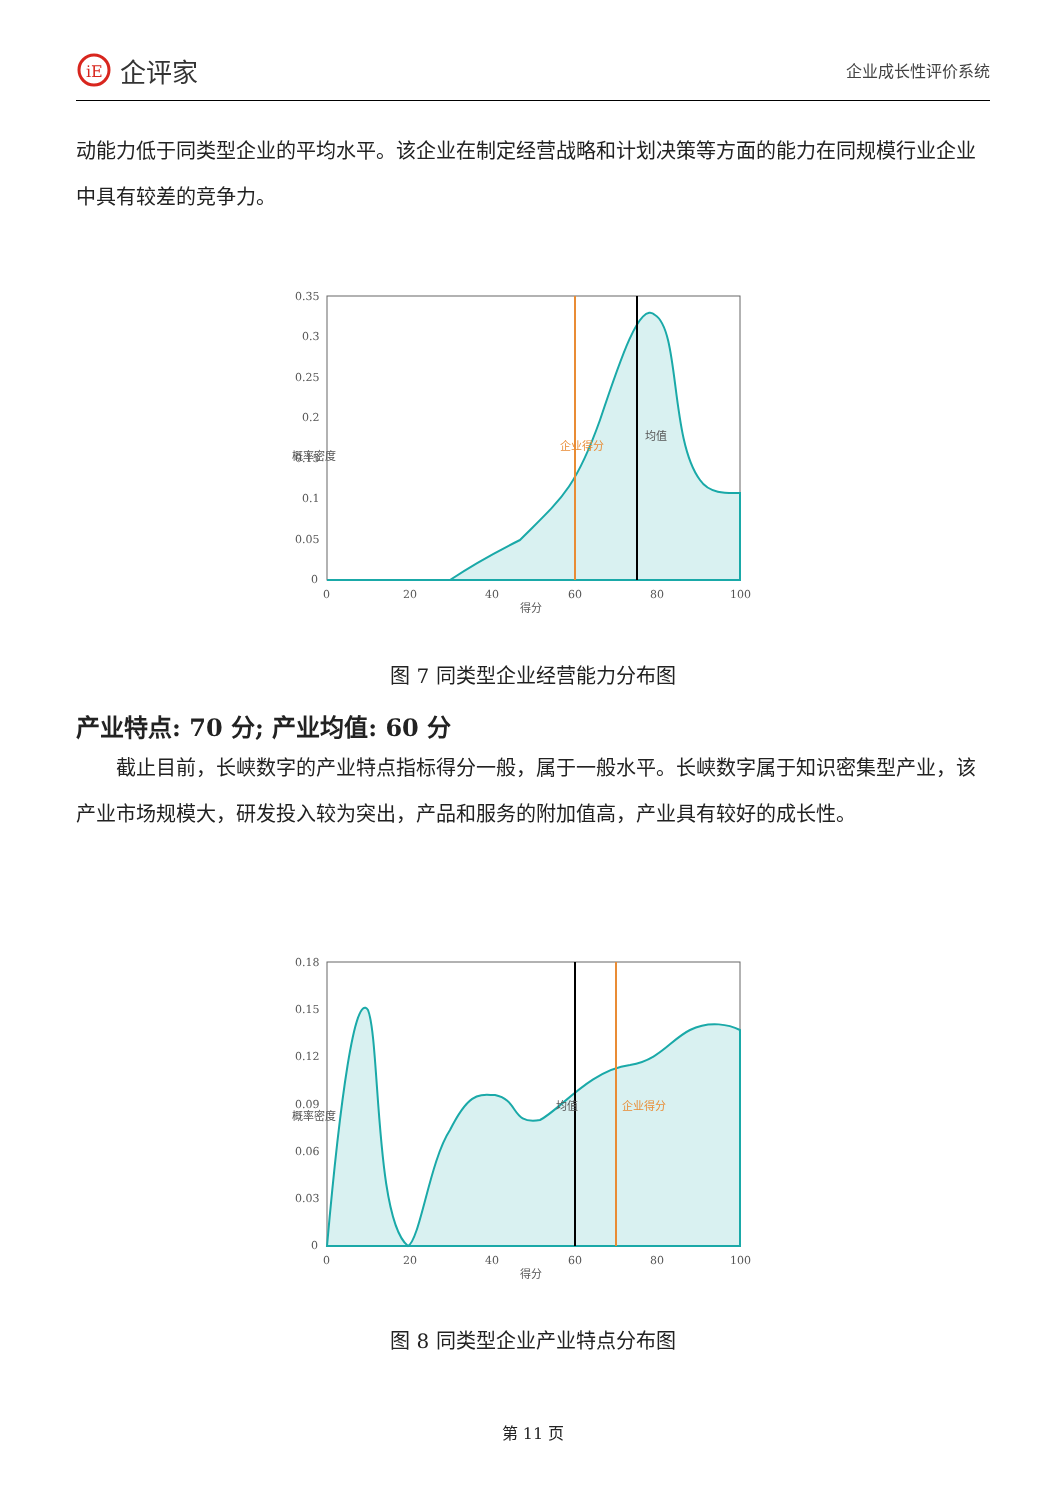iE
企评家
企业成长性评价系统
动能力低于同类型企业的平均水平。该企业在制定经营战略和计划决策等方面的能力在同规模行业企业中具有较差的竞争力。
0.35
0.3
0.25
0.2
0.15
0.1
0.05
0
0
20
40
60
80
100
得分
企业得分
均值
概率密度
图 7 同类型企业经营能力分布图
产业特点: 70 分; 产业均值: 60 分
　　截止目前，长峡数字的产业特点指标得分一般，属于一般水平。长峡数字属于知识密集型产业，该产业市场规模大，研发投入较为突出，产品和服务的附加值高，产业具有较好的成长性。
0.18
0.15
0.12
0.09
0.06
0.03
0
0
20
40
60
80
100
得分
均值
企业得分
概率密度
图 8 同类型企业产业特点分布图
第 11 页